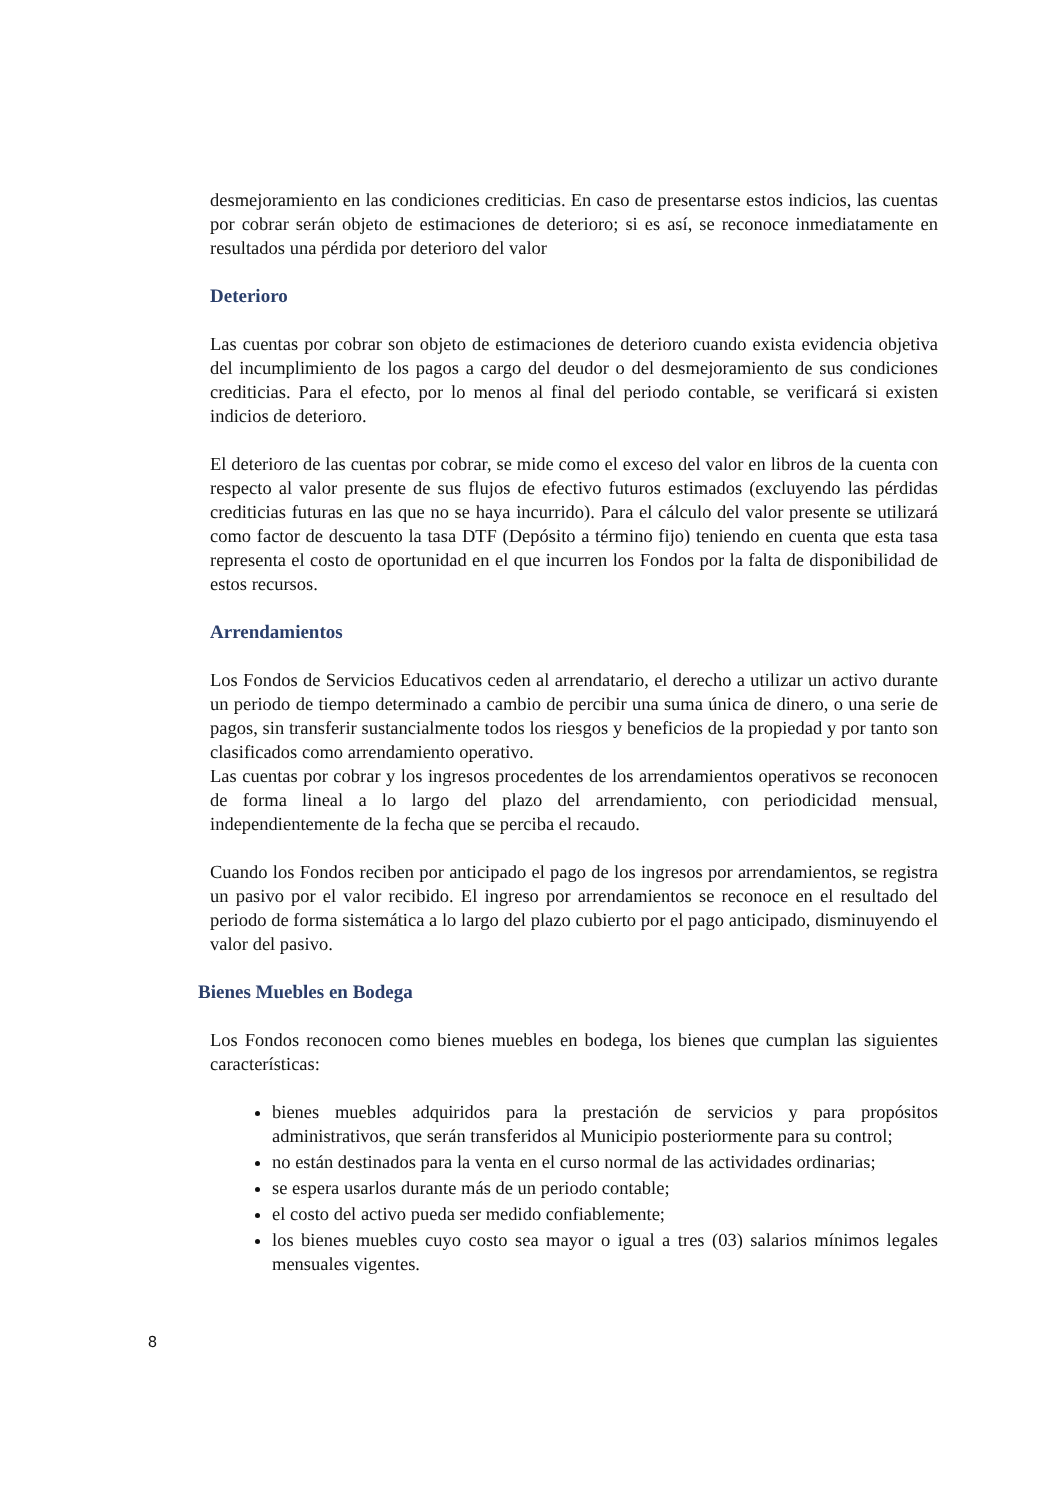desmejoramiento en las condiciones crediticias. En caso de presentarse estos indicios, las cuentas por cobrar serán objeto de estimaciones de deterioro; si es así, se reconoce inmediatamente en resultados una pérdida por deterioro del valor
Deterioro
Las cuentas por cobrar son objeto de estimaciones de deterioro cuando exista evidencia objetiva del incumplimiento de los pagos a cargo del deudor o del desmejoramiento de sus condiciones crediticias. Para el efecto, por lo menos al final del periodo contable, se verificará si existen indicios de deterioro.
El deterioro de las cuentas por cobrar, se mide como el exceso del valor en libros de la cuenta con respecto al valor presente de sus flujos de efectivo futuros estimados (excluyendo las pérdidas crediticias futuras en las que no se haya incurrido). Para el cálculo del valor presente se utilizará como factor de descuento la tasa DTF (Depósito a término fijo) teniendo en cuenta que esta tasa representa el costo de oportunidad en el que incurren los Fondos por la falta de disponibilidad de estos recursos.
Arrendamientos
Los Fondos de Servicios Educativos ceden al arrendatario, el derecho a utilizar un activo durante un periodo de tiempo determinado a cambio de percibir una suma única de dinero, o una serie de pagos, sin transferir sustancialmente todos los riesgos y beneficios de la propiedad y por tanto son clasificados como arrendamiento operativo.
Las cuentas por cobrar y los ingresos procedentes de los arrendamientos operativos se reconocen de forma lineal a lo largo del plazo del arrendamiento, con periodicidad mensual, independientemente de la fecha que se perciba el recaudo.
Cuando los Fondos reciben por anticipado el pago de los ingresos por arrendamientos, se registra un pasivo por el valor recibido. El ingreso por arrendamientos se reconoce en el resultado del periodo de forma sistemática a lo largo del plazo cubierto por el pago anticipado, disminuyendo el valor del pasivo.
Bienes Muebles en Bodega
Los Fondos reconocen como bienes muebles en bodega, los bienes que cumplan las siguientes características:
bienes muebles adquiridos para la prestación de servicios y para propósitos administrativos, que serán transferidos al Municipio posteriormente para su control;
no están destinados para la venta en el curso normal de las actividades ordinarias;
se espera usarlos durante más de un periodo contable;
el costo del activo pueda ser medido confiablemente;
los bienes muebles cuyo costo sea mayor o igual a tres (03) salarios mínimos legales mensuales vigentes.
8